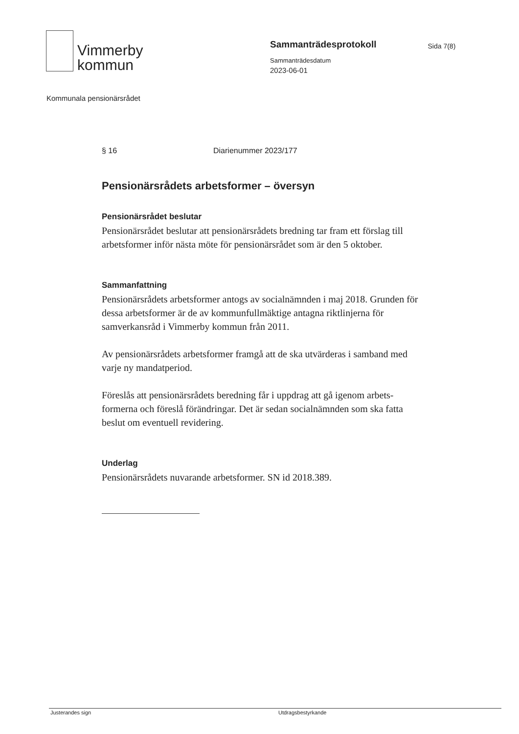Vimmerby
kommun
Sammanträdesprotokoll
Sammanträdesdatum
2023-06-01
Sida 7(8)
Kommunala pensionärsrådet
§ 16 Diarienummer 2023/177
Pensionärsrådets arbetsformer – översyn
Pensionärsrådet beslutar
Pensionärsrådet beslutar att pensionärsrådets bredning tar fram ett förslag till arbetsformer inför nästa möte för pensionärsrådet som är den 5 oktober.
Sammanfattning
Pensionärsrådets arbetsformer antogs av socialnämnden i maj 2018. Grunden för dessa arbetsformer är de av kommunfullmäktige antagna riktlinjerna för samverkansråd i Vimmerby kommun från 2011.
Av pensionärsrådets arbetsformer framgå att de ska utvärderas i samband med varje ny mandatperiod.
Föreslås att pensionärsrådets beredning får i uppdrag att gå igenom arbets-formerna och föreslå förändringar. Det är sedan socialnämnden som ska fatta beslut om eventuell revidering.
Underlag
Pensionärsrådets nuvarande arbetsformer. SN id 2018.389.
Justerandes sign Utdragsbestyrkande